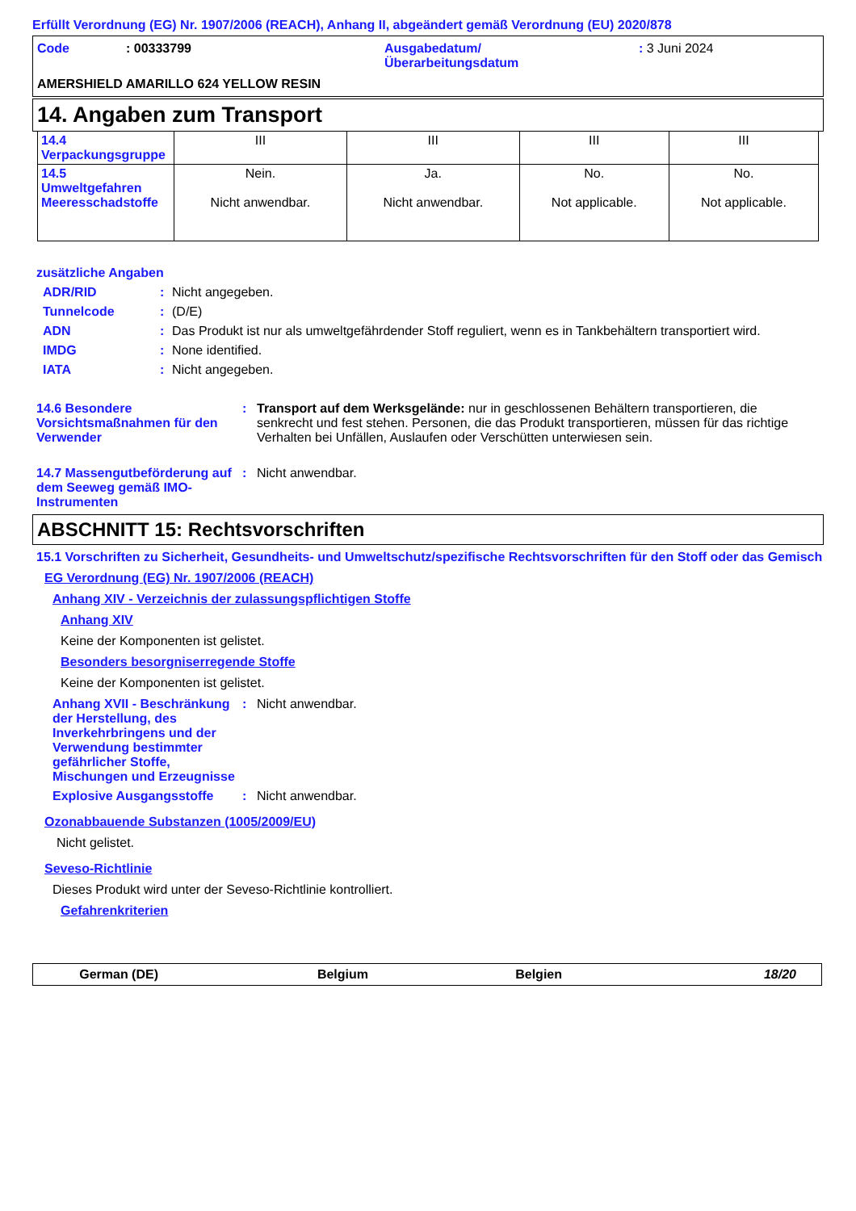Erfüllt Verordnung (EG) Nr. 1907/2006 (REACH), Anhang II, abgeändert gemäß Verordnung (EU) 2020/878
Code: 00333799 Ausgabedatum/
Überarbeitungsdatum: 3 Juni 2024
AMERSHIELD AMARILLO 624 YELLOW RESIN
14. Angaben zum Transport
| 14.4 Verpackungsgruppe | III | III | III | III |
| 14.5 Umweltgefahren Meeresschadstoffe | Nein. Nicht anwendbar. | Ja. Nicht anwendbar. | No. Not applicable. | No. Not applicable. |
zusätzliche Angaben
ADR/RID: Nicht angegeben.
Tunnelcode: (D/E)
ADN: Das Produkt ist nur als umweltgefährdender Stoff reguliert, wenn es in Tankbehältern transportiert wird.
IMDG: None identified.
IATA: Nicht angegeben.
14.6 Besondere Vorsichtsmaßnahmen für den Verwender: Transport auf dem Werksgelände: nur in geschlossenen Behältern transportieren, die senkrecht und fest stehen. Personen, die das Produkt transportieren, müssen für das richtige Verhalten bei Unfällen, Auslaufen oder Verschütten unterwiesen sein.
14.7 Massengutbeförderung auf dem Seeweg gemäß IMO-Instrumenten: Nicht anwendbar.
ABSCHNITT 15: Rechtsvorschriften
15.1 Vorschriften zu Sicherheit, Gesundheits- und Umweltschutz/spezifische Rechtsvorschriften für den Stoff oder das Gemisch
EG Verordnung (EG) Nr. 1907/2006 (REACH)
Anhang XIV - Verzeichnis der zulassungspflichtigen Stoffe
Anhang XIV
Keine der Komponenten ist gelistet.
Besonders besorgniserregende Stoffe
Keine der Komponenten ist gelistet.
Anhang XVII - Beschränkung der Herstellung, des Inverkehrbringens und der Verwendung bestimmter gefährlicher Stoffe, Mischungen und Erzeugnisse: Nicht anwendbar.
Explosive Ausgangsstoffe: Nicht anwendbar.
Ozonabbauende Substanzen (1005/2009/EU)
Nicht gelistet.
Seveso-Richtlinie
Dieses Produkt wird unter der Seveso-Richtlinie kontrolliert.
Gefahrenkriterien
German (DE) Belgium Belgien 18/20